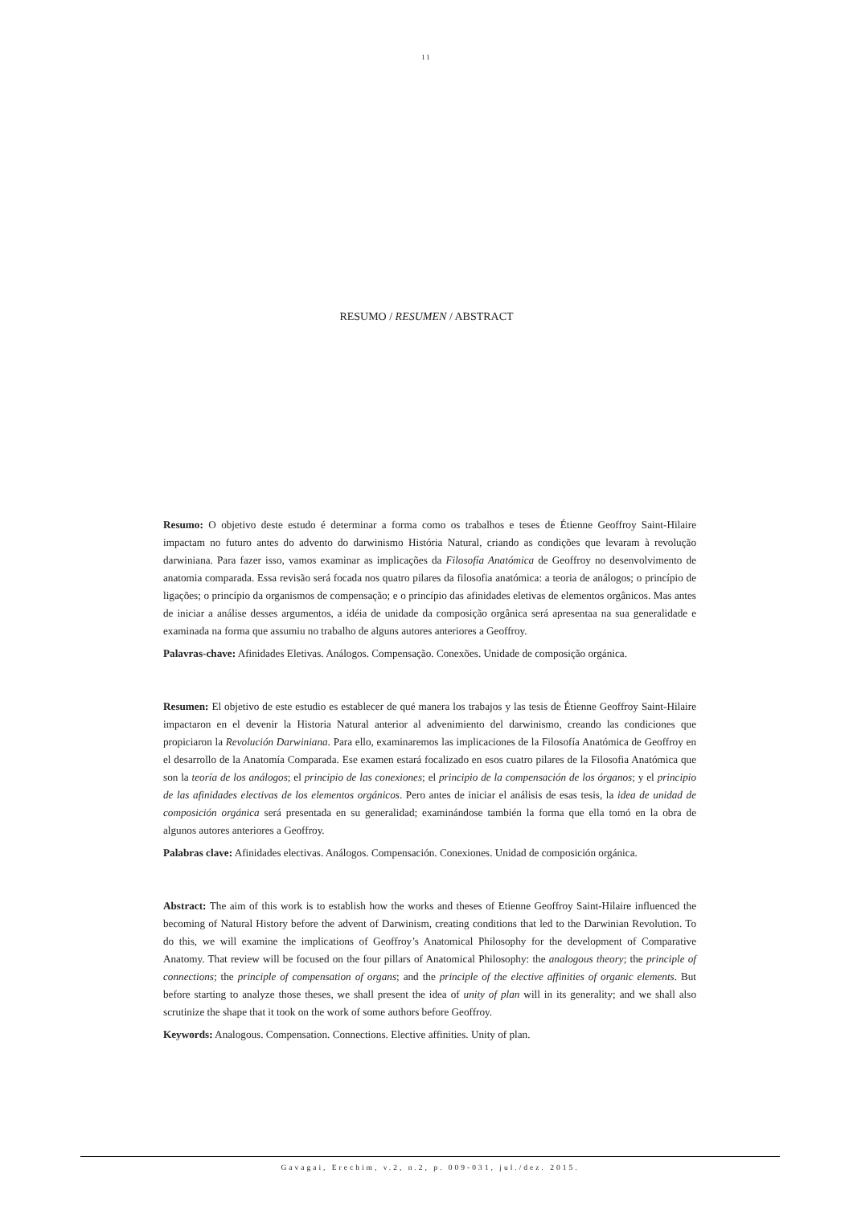11
RESUMO / RESUMEN / ABSTRACT
Resumo: O objetivo deste estudo é determinar a forma como os trabalhos e teses de Étienne Geoffroy Saint-Hilaire impactam no futuro antes do advento do darwinismo História Natural, criando as condições que levaram à revolução darwiniana. Para fazer isso, vamos examinar as implicações da Filosofía Anatómica de Geoffroy no desenvolvimento de anatomia comparada. Essa revisão será focada nos quatro pilares da filosofia anatómica: a teoria de análogos; o princípio de ligações; o princípio da organismos de compensação; e o princípio das afinidades eletivas de elementos orgânicos. Mas antes de iniciar a análise desses argumentos, a idéia de unidade da composição orgânica será apresentaa na sua generalidade e examinada na forma que assumiu no trabalho de alguns autores anteriores a Geoffroy.
Palavras-chave: Afinidades Eletivas. Análogos. Compensação. Conexões. Unidade de composição orgánica.
Resumen: El objetivo de este estudio es establecer de qué manera los trabajos y las tesis de Étienne Geoffroy Saint-Hilaire impactaron en el devenir la Historia Natural anterior al advenimiento del darwinismo, creando las condiciones que propiciaron la Revolución Darwiniana. Para ello, examinaremos las implicaciones de la Filosofía Anatómica de Geoffroy en el desarrollo de la Anatomía Comparada. Ese examen estará focalizado en esos cuatro pilares de la Filosofia Anatómica que son la teoría de los análogos; el principio de las conexiones; el principio de la compensación de los órganos; y el principio de las afinidades electivas de los elementos orgánicos. Pero antes de iniciar el análisis de esas tesis, la idea de unidad de composición orgánica será presentada en su generalidad; examinándose también la forma que ella tomó en la obra de algunos autores anteriores a Geoffroy.
Palabras clave: Afinidades electivas. Análogos. Compensación. Conexiones. Unidad de composición orgánica.
Abstract: The aim of this work is to establish how the works and theses of Etienne Geoffroy Saint-Hilaire influenced the becoming of Natural History before the advent of Darwinism, creating conditions that led to the Darwinian Revolution. To do this, we will examine the implications of Geoffroy’s Anatomical Philosophy for the development of Comparative Anatomy. That review will be focused on the four pillars of Anatomical Philosophy: the analogous theory; the principle of connections; the principle of compensation of organs; and the principle of the elective affinities of organic elements. But before starting to analyze those theses, we shall present the idea of unity of plan will in its generality; and we shall also scrutinize the shape that it took on the work of some authors before Geoffroy.
Keywords: Analogous. Compensation. Connections. Elective affinities. Unity of plan.
Gavagai, Erechim, v.2, n.2, p. 009-031, jul./dez. 2015.